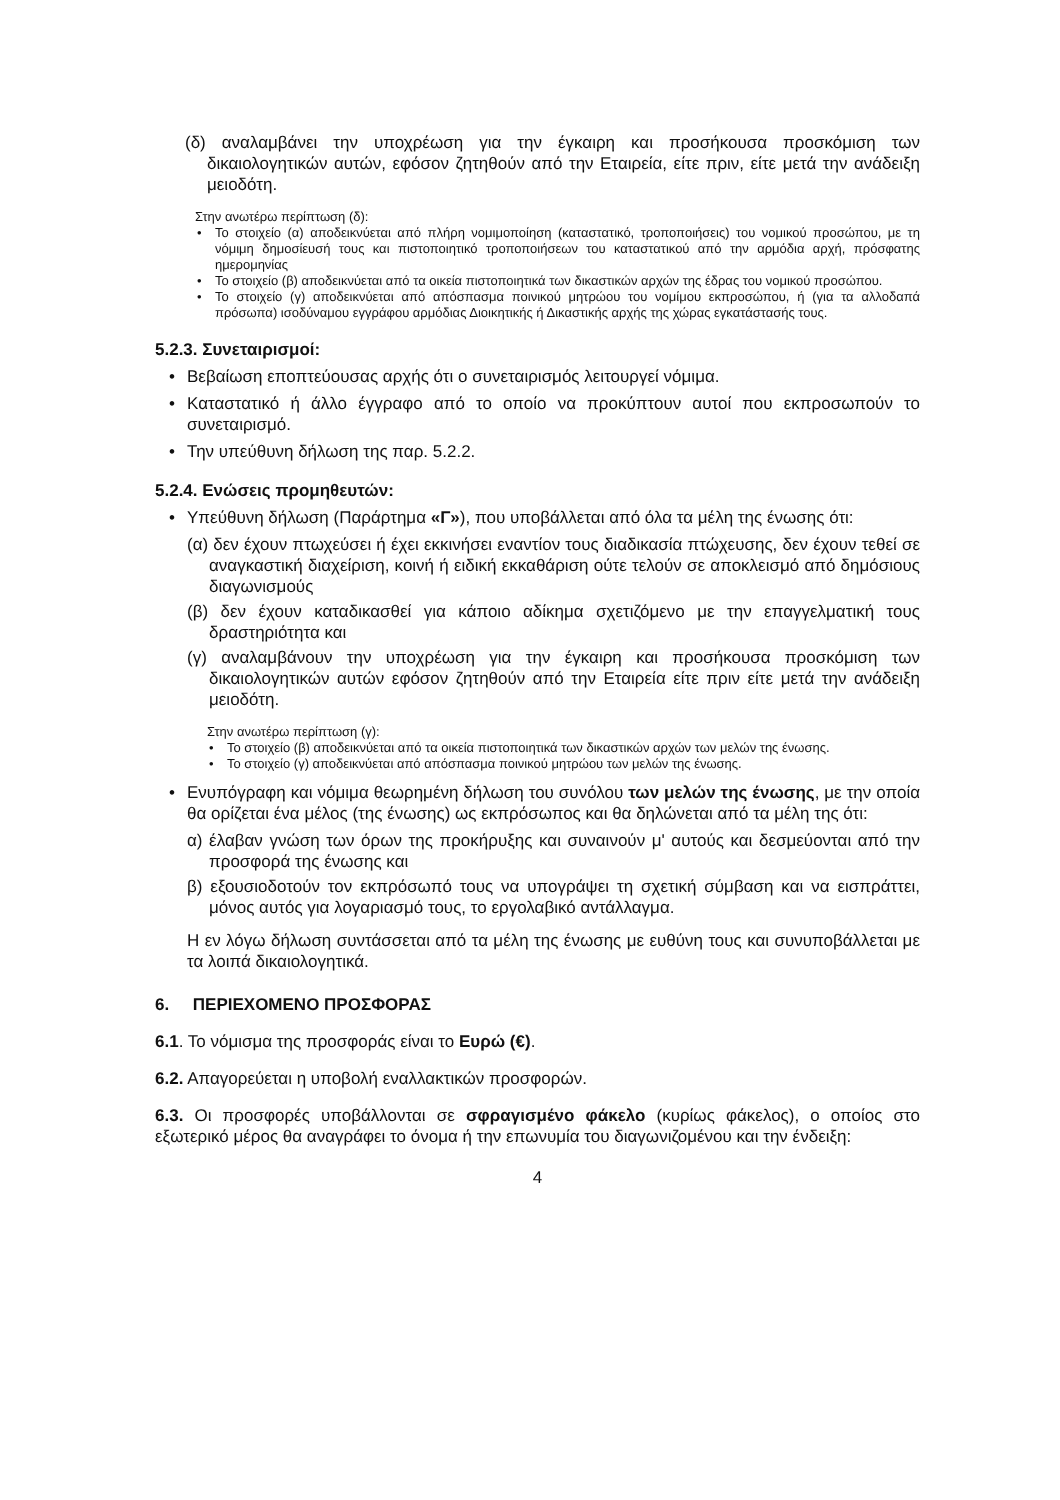(δ) αναλαμβάνει την υποχρέωση για την έγκαιρη και προσήκουσα προσκόμιση των δικαιολογητικών αυτών, εφόσον ζητηθούν από την Εταιρεία, είτε πριν, είτε μετά την ανάδειξη μειοδότη.
Στην ανωτέρω περίπτωση (δ):
• Το στοιχείο (α) αποδεικνύεται από πλήρη νομιμοποίηση (καταστατικό, τροποποιήσεις) του νομικού προσώπου, με τη νόμιμη δημοσίευσή τους και πιστοποιητικό τροποποιήσεων του καταστατικού από την αρμόδια αρχή, πρόσφατης ημερομηνίας
• Το στοιχείο (β) αποδεικνύεται από τα οικεία πιστοποιητικά των δικαστικών αρχών της έδρας του νομικού προσώπου.
• Το στοιχείο (γ) αποδεικνύεται από απόσπασμα ποινικού μητρώου του νομίμου εκπροσώπου, ή (για τα αλλοδαπά πρόσωπα) ισοδύναμου εγγράφου αρμόδιας Διοικητικής ή Δικαστικής αρχής της χώρας εγκατάστασής τους.
5.2.3. Συνεταιρισμοί:
• Βεβαίωση εποπτεύουσας αρχής ότι ο συνεταιρισμός λειτουργεί νόμιμα.
• Καταστατικό ή άλλο έγγραφο από το οποίο να προκύπτουν αυτοί που εκπροσωπούν το συνεταιρισμό.
• Την υπεύθυνη δήλωση της παρ. 5.2.2.
5.2.4. Ενώσεις προμηθευτών:
• Υπεύθυνη δήλωση (Παράρτημα «Γ»), που υποβάλλεται από όλα τα μέλη της ένωσης ότι:
(α) δεν έχουν πτωχεύσει ή έχει εκκινήσει εναντίον τους διαδικασία πτώχευσης, δεν έχουν τεθεί σε αναγκαστική διαχείριση, κοινή ή ειδική εκκαθάριση ούτε τελούν σε αποκλεισμό από δημόσιους διαγωνισμούς
(β) δεν έχουν καταδικασθεί για κάποιο αδίκημα σχετιζόμενο με την επαγγελματική τους δραστηριότητα και
(γ) αναλαμβάνουν την υποχρέωση για την έγκαιρη και προσήκουσα προσκόμιση των δικαιολογητικών αυτών εφόσον ζητηθούν από την Εταιρεία είτε πριν είτε μετά την ανάδειξη μειοδότη.
Στην ανωτέρω περίπτωση (γ):
• Το στοιχείο (β) αποδεικνύεται από τα οικεία πιστοποιητικά των δικαστικών αρχών των μελών της ένωσης.
• Το στοιχείο (γ) αποδεικνύεται από απόσπασμα ποινικού μητρώου των μελών της ένωσης.
• Ενυπόγραφη και νόμιμα θεωρημένη δήλωση του συνόλου των μελών της ένωσης, με την οποία θα ορίζεται ένα μέλος (της ένωσης) ως εκπρόσωπος και θα δηλώνεται από τα μέλη της ότι:
α) έλαβαν γνώση των όρων της προκήρυξης και συναινούν μ' αυτούς και δεσμεύονται από την προσφορά της ένωσης και
β) εξουσιοδοτούν τον εκπρόσωπό τους να υπογράψει τη σχετική σύμβαση και να εισπράττει, μόνος αυτός για λογαριασμό τους, το εργολαβικό αντάλλαγμα.
Η εν λόγω δήλωση συντάσσεται από τα μέλη της ένωσης με ευθύνη τους και συνυποβάλλεται με τα λοιπά δικαιολογητικά.
6. ΠΕΡΙΕΧΟΜΕΝΟ ΠΡΟΣΦΟΡΑΣ
6.1. Το νόμισμα της προσφοράς είναι το Ευρώ (€).
6.2. Απαγορεύεται η υποβολή εναλλακτικών προσφορών.
6.3. Οι προσφορές υποβάλλονται σε σφραγισμένο φάκελο (κυρίως φάκελος), ο οποίος στο εξωτερικό μέρος θα αναγράφει το όνομα ή την επωνυμία του διαγωνιζομένου και την ένδειξη:
4